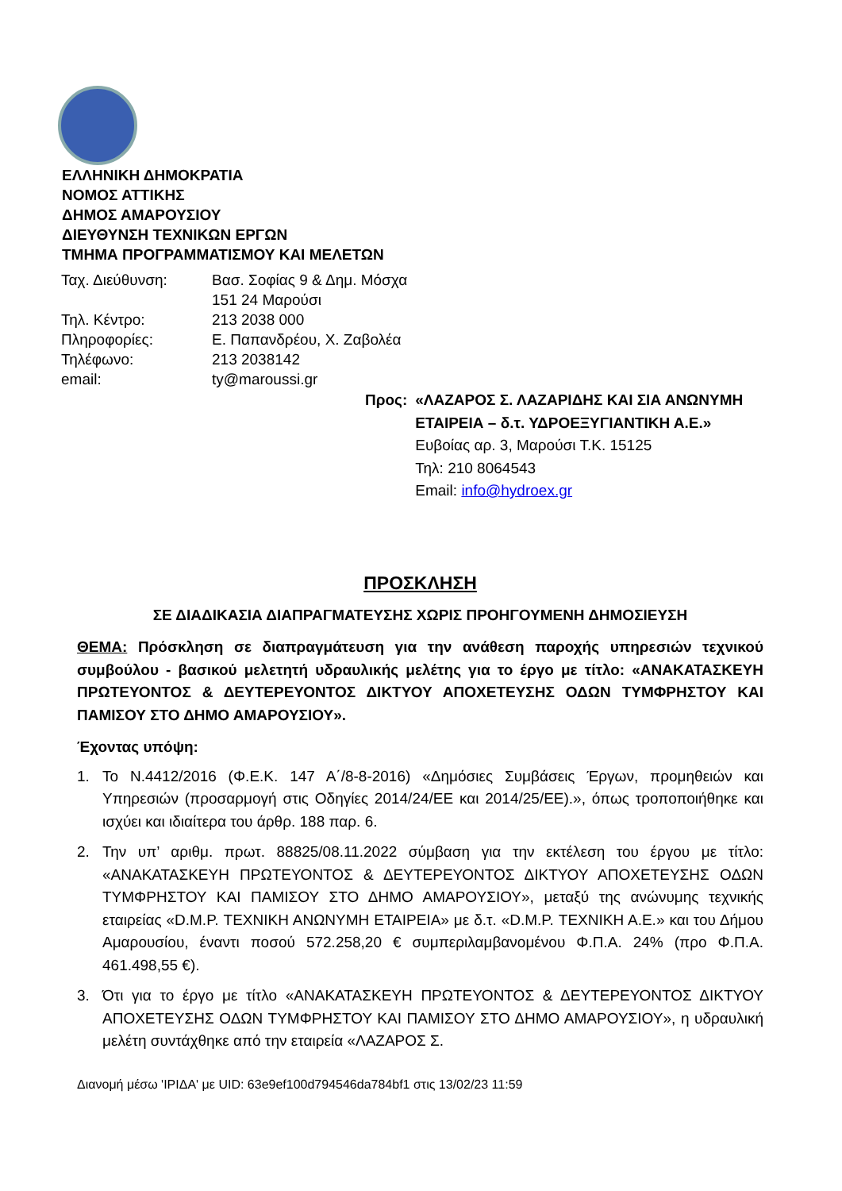ΕΛΛΗΝΙΚΗ ΔΗΜΟΚΡΑΤΙΑ
ΝΟΜΟΣ ΑΤΤΙΚΗΣ
ΔΗΜΟΣ ΑΜΑΡΟΥΣΙΟΥ
ΔΙΕΥΘΥΝΣΗ ΤΕΧΝΙΚΩΝ ΕΡΓΩΝ
ΤΜΗΜΑ ΠΡΟΓΡΑΜΜΑΤΙΣΜΟΥ ΚΑΙ ΜΕΛΕΤΩΝ
| Ταχ. Διεύθυνση: | Βασ. Σοφίας 9 & Δημ. Μόσχα 151 24 Μαρούσι |
| Τηλ. Κέντρο: | 213 2038 000 |
| Πληροφορίες: | Ε. Παπανδρέου, Χ. Ζαβολέα |
| Τηλέφωνο: | 213 2038142 |
| email: | ty@maroussi.gr |
| Προς: | «ΛΑΖΑΡΟΣ Σ. ΛΑΖΑΡΙΔΗΣ ΚΑΙ ΣΙΑ ΑΝΩΝΥΜΗ ΕΤΑΙΡΕΙΑ – δ.τ. ΥΔΡΟΕΞΥΓΙΑΝΤΙΚΗ Α.Ε.» Ευβοίας αρ. 3, Μαρούσι Τ.Κ. 15125 Τηλ: 210 8064543 Email: info@hydroex.gr |
ΠΡΟΣΚΛΗΣΗ
ΣΕ ΔΙΑΔΙΚΑΣΙΑ ΔΙΑΠΡΑΓΜΑΤΕΥΣΗΣ ΧΩΡΙΣ ΠΡΟΗΓΟΥΜΕΝΗ ΔΗΜΟΣΙΕΥΣΗ
ΘΕΜΑ: Πρόσκληση σε διαπραγμάτευση για την ανάθεση παροχής υπηρεσιών τεχνικού συμβούλου - βασικού μελετητή υδραυλικής μελέτης για το έργο με τίτλο: «ΑΝΑΚΑΤΑΣΚΕΥΗ ΠΡΩΤΕΥΟΝΤΟΣ & ΔΕΥΤΕΡΕΥΟΝΤΟΣ ΔΙΚΤΥΟΥ ΑΠΟΧΕΤΕΥΣΗΣ ΟΔΩΝ ΤΥΜΦΡΗΣΤΟΥ ΚΑΙ ΠΑΜΙΣΟΥ ΣΤΟ ΔΗΜΟ ΑΜΑΡΟΥΣΙΟΥ».
Έχοντας υπόψη:
1. Το Ν.4412/2016 (Φ.Ε.Κ. 147 Α΄/8-8-2016) «Δημόσιες Συμβάσεις Έργων, προμηθειών και Υπηρεσιών (προσαρμογή στις Οδηγίες 2014/24/ΕΕ και 2014/25/ΕΕ).», όπως τροποποιήθηκε και ισχύει και ιδιαίτερα του άρθρ. 188 παρ. 6.
2. Την υπ’ αριθμ. πρωτ. 88825/08.11.2022 σύμβαση για την εκτέλεση του έργου με τίτλο: «ΑΝΑΚΑΤΑΣΚΕΥΗ ΠΡΩΤΕΥΟΝΤΟΣ & ΔΕΥΤΕΡΕΥΟΝΤΟΣ ΔΙΚΤΥΟΥ ΑΠΟΧΕΤΕΥΣΗΣ ΟΔΩΝ ΤΥΜΦΡΗΣΤΟΥ ΚΑΙ ΠΑΜΙΣΟΥ ΣΤΟ ΔΗΜΟ ΑΜΑΡΟΥΣΙΟΥ», μεταξύ της ανώνυμης τεχνικής εταιρείας «D.M.P. ΤΕΧΝΙΚΗ ΑΝΩΝΥΜΗ ΕΤΑΙΡΕΙΑ» με δ.τ. «D.M.P. ΤΕΧΝΙΚΗ Α.Ε.» και του Δήμου Αμαρουσίου, έναντι ποσού 572.258,20 € συμπεριλαμβανομένου Φ.Π.Α. 24% (προ Φ.Π.Α. 461.498,55 €).
3. Ότι για το έργο με τίτλο «ΑΝΑΚΑΤΑΣΚΕΥΗ ΠΡΩΤΕΥΟΝΤΟΣ & ΔΕΥΤΕΡΕΥΟΝΤΟΣ ΔΙΚΤΥΟΥ ΑΠΟΧΕΤΕΥΣΗΣ ΟΔΩΝ ΤΥΜΦΡΗΣΤΟΥ ΚΑΙ ΠΑΜΙΣΟΥ ΣΤΟ ΔΗΜΟ ΑΜΑΡΟΥΣΙΟΥ», η υδραυλική μελέτη συντάχθηκε από την εταιρεία «ΛΑΖΑΡΟΣ Σ.
Διανομή μέσω 'ΙΡΙΔΑ' με UID: 63e9ef100d794546da784bf1 στις 13/02/23 11:59